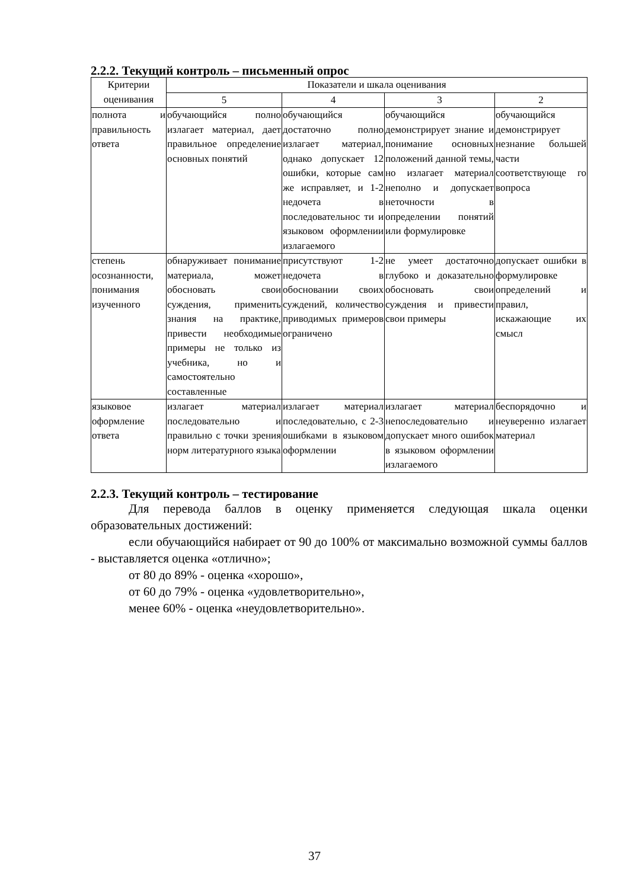2.2.2. Текущий контроль – письменный опрос
| Критерии оценивания | Показатели и шкала оценивания | | | |
| --- | --- | --- | --- | --- |
| | 5 | 4 | 3 | 2 |
| полнота и правильность ответа | обучающийся полно излагает материал, дает правильное определение основных понятий | обучающийся достаточно полно излагает материал, однако допускает 12 ошибки, которые сам же исправляет, и 1-2 недочета в последовательнос ти и языковом оформлении излагаемого | обучающийся демонстрирует знание и понимание основных положений данной темы, но излагает материал неполно и допускает неточности в определении понятий или формулировке | обучающийся демонстрирует незнание большей части соответствующе го вопроса |
| степень осознанности, понимания изученного | обнаруживает понимание материала, может обосновать свои суждения, применить знания на практике, привести необходимые примеры не только из учебника, но и самостоятельно составленные | присутствуют 1-2 недочета в обосновании своих суждений, количество приводимых примеров ограничено | не умеет достаточно глубоко и доказательно обосновать свои суждения и привести свои примеры | допускает ошибки в формулировке определений и правил, искажающие их смысл |
| языковое оформление ответа | излагает материал последовательно и правильно с точки зрения норм литературного языка | излагает материал последовательно, с 2-3 ошибками в языковом оформлении | излагает материал непоследовательно и допускает много ошибок в языковом оформлении излагаемого | беспорядочно и неуверенно излагает материал |
2.2.3. Текущий контроль – тестирование
Для перевода баллов в оценку применяется следующая шкала оценки образовательных достижений:
если обучающийся набирает от 90 до 100% от максимально возможной суммы баллов - выставляется оценка «отлично»;
от 80 до 89% - оценка «хорошо»,
от 60 до 79% - оценка «удовлетворительно»,
менее 60% - оценка «неудовлетворительно».
37